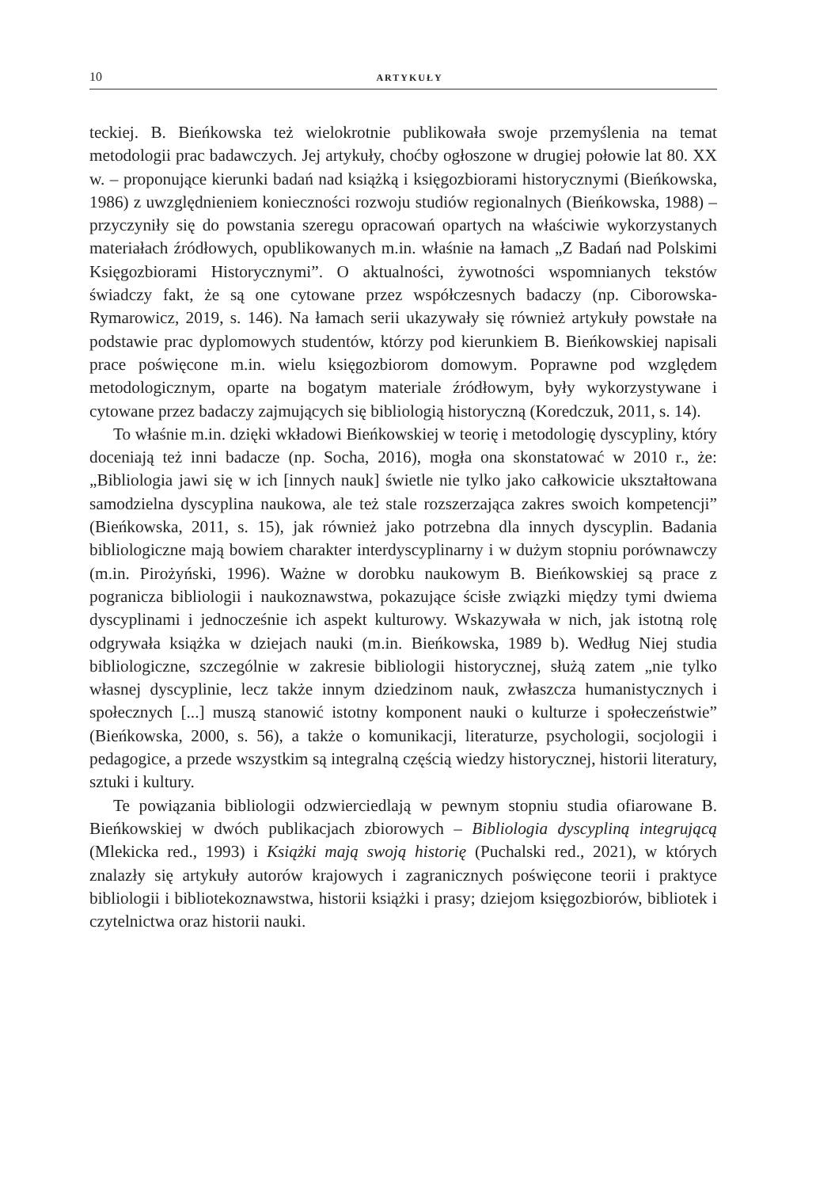10 ARTYKUŁY
teckiej. B. Bieńkowska też wielokrotnie publikowała swoje przemyślenia na temat metodologii prac badawczych. Jej artykuły, choćby ogłoszone w drugiej połowie lat 80. XX w. – proponujące kierunki badań nad książką i księgozbiorami historycznymi (Bieńkowska, 1986) z uwzględnieniem konieczności rozwoju studiów regionalnych (Bieńkowska, 1988) – przyczyniły się do powstania szeregu opracowań opartych na właściwie wykorzystanych materiałach źródłowych, opublikowanych m.in. właśnie na łamach „Z Badań nad Polskimi Księgozbiorami Historycznymi”. O aktualności, żywotności wspomnianych tekstów świadczy fakt, że są one cytowane przez współczesnych badaczy (np. Ciborowska-Rymarowicz, 2019, s. 146). Na łamach serii ukazywały się również artykuły powstałe na podstawie prac dyplomowych studentów, którzy pod kierunkiem B. Bieńkowskiej napisali prace poświęcone m.in. wielu księgozbiorom domowym. Poprawne pod względem metodologicznym, oparte na bogatym materiale źródłowym, były wykorzystywane i cytowane przez badaczy zajmujących się bibliologią historyczną (Koredczuk, 2011, s. 14).
To właśnie m.in. dzięki wkładowi Bieńkowskiej w teorię i metodologię dyscypliny, który doceniają też inni badacze (np. Socha, 2016), mogła ona skonstatować w 2010 r., że: „Bibliologia jawi się w ich [innych nauk] świetle nie tylko jako całkowicie ukształtowana samodzielna dyscyplina naukowa, ale też stale rozszerzająca zakres swoich kompetencji” (Bieńkowska, 2011, s. 15), jak również jako potrzebna dla innych dyscyplin. Badania bibliologiczne mają bowiem charakter interdyscyplinarny i w dużym stopniu porównawczy (m.in. Pirożyński, 1996). Ważne w dorobku naukowym B. Bieńkowskiej są prace z pogranicza bibliologii i naukoznawstwa, pokazujące ścisłe związki między tymi dwiema dyscyplinami i jednocześnie ich aspekt kulturowy. Wskazywała w nich, jak istotną rolę odgrywała książka w dziejach nauki (m.in. Bieńkowska, 1989 b). Według Niej studia bibliologiczne, szczególnie w zakresie bibliologii historycznej, służą zatem „nie tylko własnej dyscyplinie, lecz także innym dziedzinom nauk, zwłaszcza humanistycznych i społecznych [...] muszą stanowić istotny komponent nauki o kulturze i społeczeństwie” (Bieńkowska, 2000, s. 56), a także o komunikacji, literaturze, psychologii, socjologii i pedagogice, a przede wszystkim są integralną częścią wiedzy historycznej, historii literatury, sztuki i kultury.
Te powiązania bibliologii odzwierciedlają w pewnym stopniu studia ofiarowane B. Bieńkowskiej w dwóch publikacjach zbiorowych – Bibliologia dyscypliną integrującą (Mlekicka red., 1993) i Książki mają swoją historię (Puchalski red., 2021), w których znalazły się artykuły autorów krajowych i zagranicznych poświęcone teorii i praktyce bibliologii i bibliotekoznawstwa, historii książki i prasy; dziejom księgozbiorów, bibliotek i czytelnictwa oraz historii nauki.